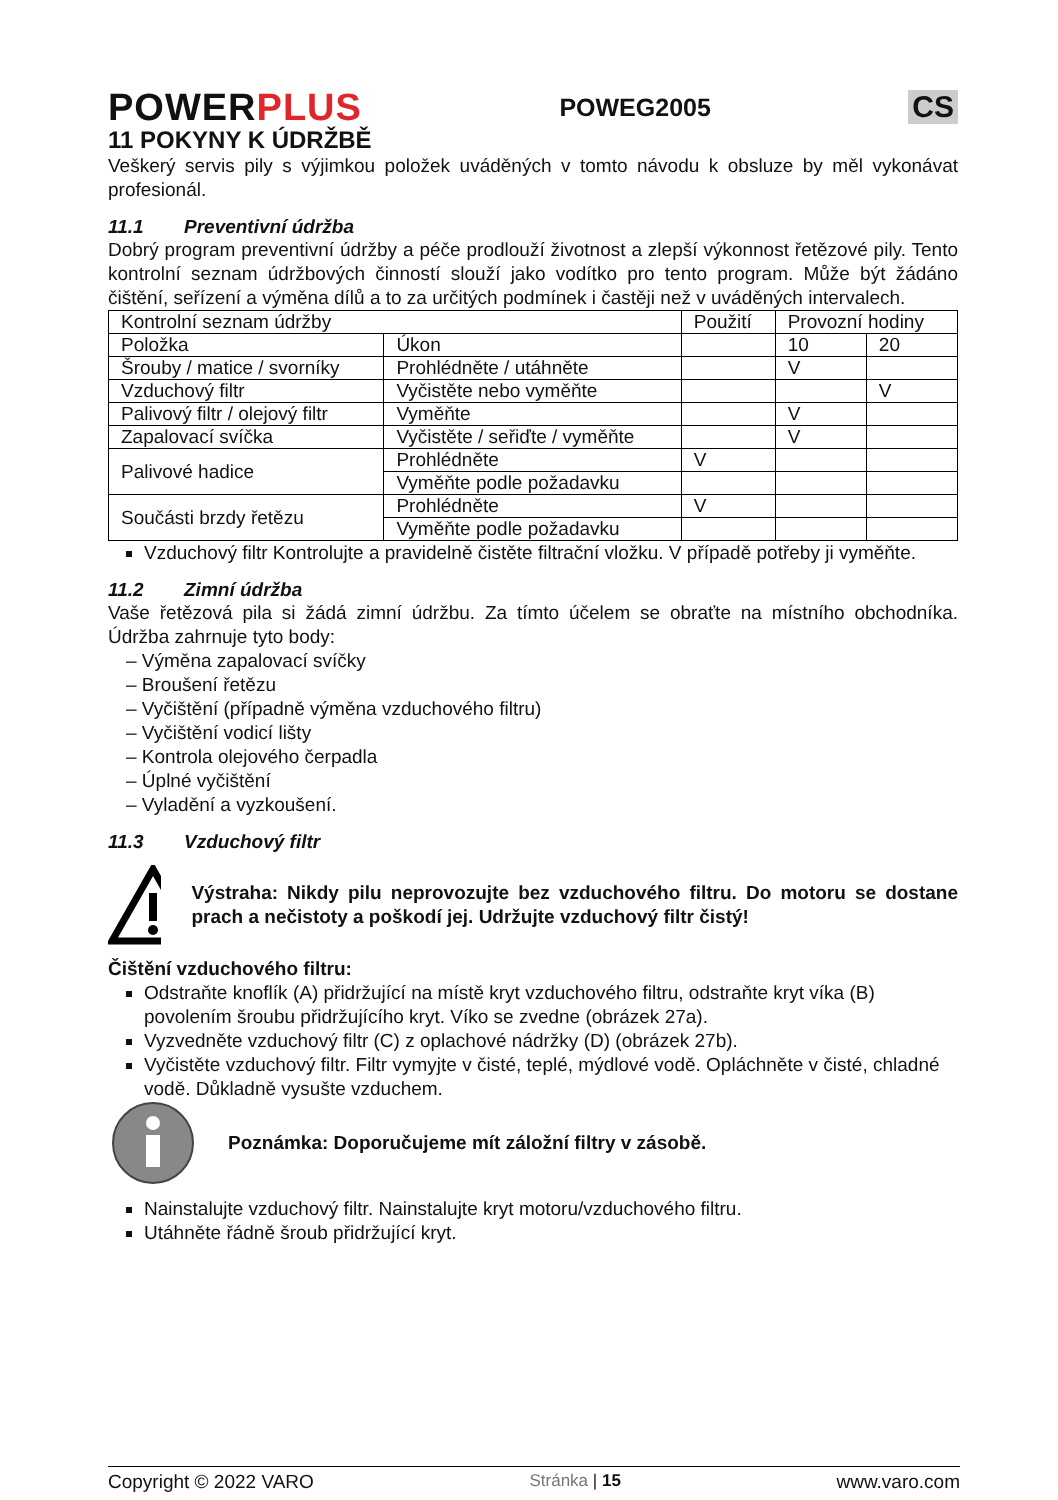POWERPLUS
POWEG2005
CS
11 POKYNY K ÚDRŽBĚ
Veškerý servis pily s výjimkou položek uváděných v tomto návodu k obsluze by měl vykonávat profesionál.
11.1 Preventivní údržba
Dobrý program preventivní údržby a péče prodlouží životnost a zlepší výkonnost řetězové pily. Tento kontrolní seznam údržbových činností slouží jako vodítko pro tento program. Může být žádáno čištění, seřízení a výměna dílů a to za určitých podmínek i častěji než v uváděných intervalech.
| Kontrolní seznam údržby | | Použití | Provozní hodiny | |
| Položka | Úkon | | 10 | 20 |
| Šrouby / matice / svorníky | Prohlédněte / utáhněte | | V | |
| Vzduchový filtr | Vyčistěte nebo vyměňte | | | V |
| Palivový filtr / olejový filtr | Vyměňte | | V | |
| Zapalovací svíčka | Vyčistěte / seřiďte / vyměňte | | V | |
| Palivové hadice | Prohlédněte | V | | |
| | Vyměňte podle požadavku | | | |
| Součásti brzdy řetězu | Prohlédněte | V | | |
| | Vyměňte podle požadavku | | | |
Vzduchový filtr Kontrolujte a pravidelně čistěte filtrační vložku. V případě potřeby ji vyměňte.
11.2 Zimní údržba
Vaše řetězová pila si žádá zimní údržbu. Za tímto účelem se obraťte na místního obchodníka. Údržba zahrnuje tyto body:
– Výměna zapalovací svíčky
– Broušení řetězu
– Vyčištění (případně výměna vzduchového filtru)
– Vyčištění vodicí lišty
– Kontrola olejového čerpadla
– Úplné vyčištění
– Vyladění a vyzkoušení.
11.3 Vzduchový filtr
Výstraha: Nikdy pilu neprovozujte bez vzduchového filtru. Do motoru se dostane prach a nečistoty a poškodí jej. Udržujte vzduchový filtr čistý!
Čištění vzduchového filtru:
Odstraňte knoflík (A) přidržující na místě kryt vzduchového filtru, odstraňte kryt víka (B) povolením šroubu přidržujícího kryt. Víko se zvedne (obrázek 27a).
Vyzvedněte vzduchový filtr (C) z oplachové nádržky (D) (obrázek 27b).
Vyčistěte vzduchový filtr. Filtr vymyjte v čisté, teplé, mýdlové vodě. Opláchněte v čisté, chladné vodě. Důkladně vysušte vzduchem.
Poznámka: Doporučujeme mít záložní filtry v zásobě.
Nainstalujte vzduchový filtr. Nainstalujte kryt motoru/vzduchového filtru.
Utáhněte řádně šroub přidržující kryt.
Copyright © 2022 VARO Stránka | 15 www.varo.com